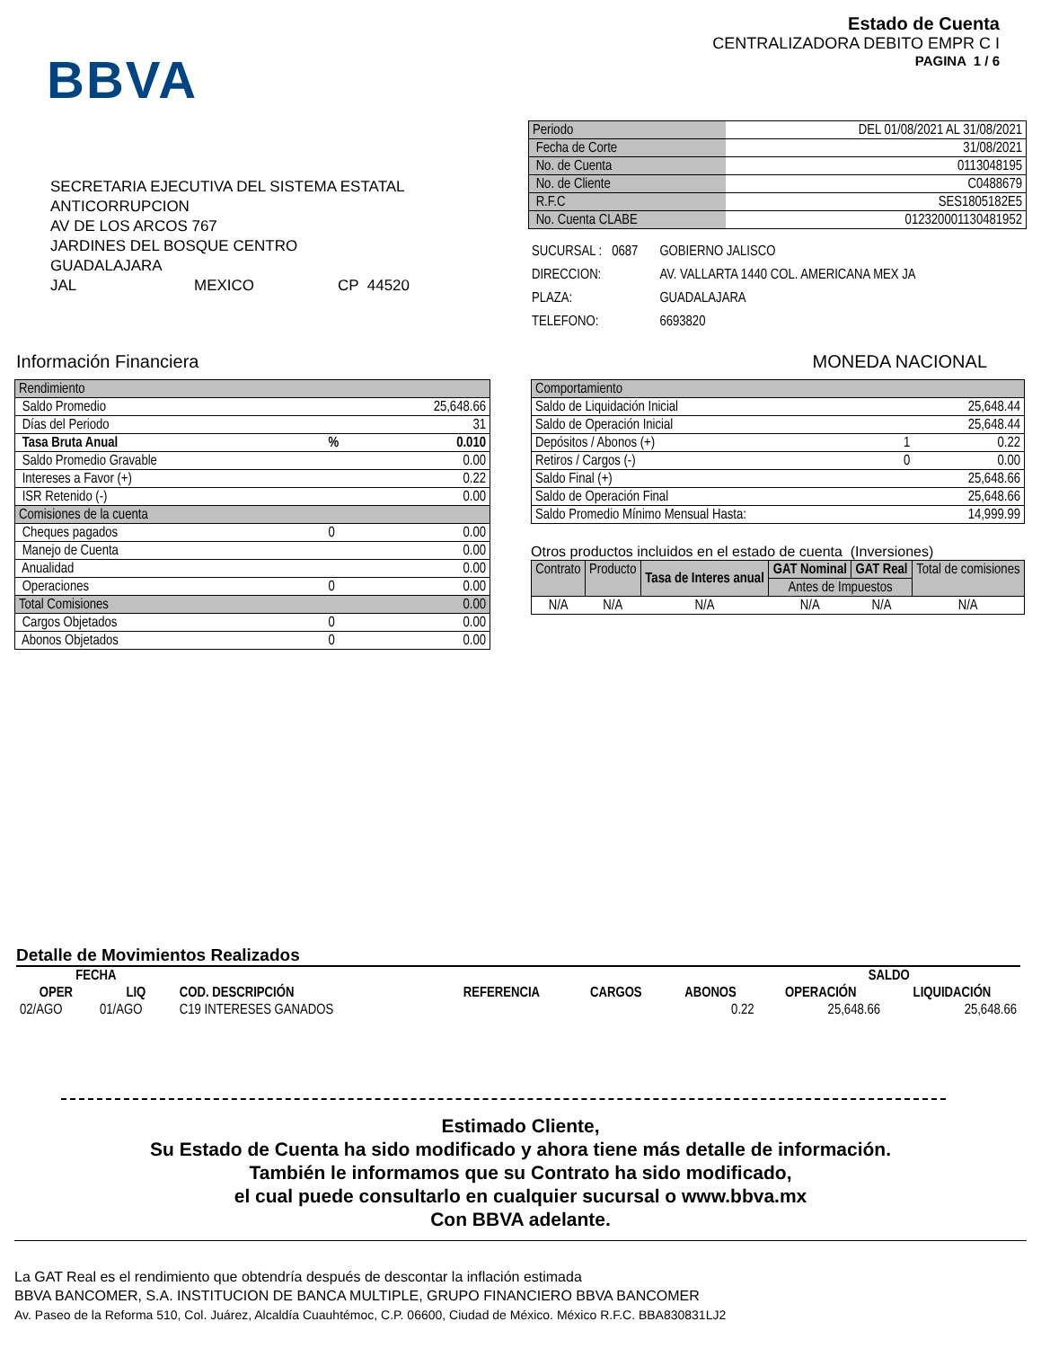BBVA
Estado de Cuenta
CENTRALIZADORA DEBITO EMPR C I
PAGINA 1 / 6
SECRETARIA EJECUTIVA DEL SISTEMA ESTATAL
ANTICORRUPCION
AV DE LOS ARCOS 767
JARDINES DEL BOSQUE CENTRO
GUADALAJARA
JAL MEXICO CP 44520
| Periodo | DEL 01/08/2021 AL 31/08/2021 |
| Fecha de Corte | 31/08/2021 |
| No. de Cuenta | 0113048195 |
| No. de Cliente | C0488679 |
| R.F.C | SES1805182E5 |
| No. Cuenta CLABE | 012320001130481952 |
| SUCURSAL : 0687 | GOBIERNO JALISCO |
| DIRECCION: | AV. VALLARTA 1440 COL. AMERICANA MEX JA |
| PLAZA: | GUADALAJARA |
| TELEFONO: | 6693820 |
Información Financiera MONEDA NACIONAL
| Rendimiento | | |
| Saldo Promedio | | 25,648.66 |
| Días del Periodo | | 31 |
| Tasa Bruta Anual | % | 0.010 |
| Saldo Promedio Gravable | | 0.00 |
| Intereses a Favor (+) | | 0.22 |
| ISR Retenido (-) | | 0.00 |
| Comisiones de la cuenta | | |
| Cheques pagados | 0 | 0.00 |
| Manejo de Cuenta | | 0.00 |
| Anualidad | | 0.00 |
| Operaciones | 0 | 0.00 |
| Total Comisiones | | 0.00 |
| Cargos Objetados | 0 | 0.00 |
| Abonos Objetados | 0 | 0.00 |
| Comportamiento | | |
| Saldo de Liquidación Inicial | | 25,648.44 |
| Saldo de Operación Inicial | | 25,648.44 |
| Depósitos / Abonos (+) | 1 | 0.22 |
| Retiros / Cargos (-) | 0 | 0.00 |
| Saldo Final (+) | | 25,648.66 |
| Saldo de Operación Final | | 25,648.66 |
| Saldo Promedio Mínimo Mensual Hasta: | | 14,999.99 |
Otros productos incluidos en el estado de cuenta (Inversiones)
| Contrato | Producto | Tasa de Interes anual | GAT Nominal | GAT Real | Total de comisiones |
| --- | --- | --- | --- | --- | --- |
| | | | Antes de Impuestos | | |
| N/A | N/A | N/A | N/A | N/A | N/A |
Detalle de Movimientos Realizados
| FECHA | | | | | | SALDO | |
| --- | --- | --- | --- | --- | --- | --- | --- |
| OPER | LIQ | COD. DESCRIPCIÓN | REFERENCIA | CARGOS | ABONOS | OPERACIÓN | LIQUIDACIÓN |
| 02/AGO | 01/AGO | C19 INTERESES GANADOS | | | 0.22 | 25,648.66 | 25,648.66 |
Estimado Cliente,
Su Estado de Cuenta ha sido modificado y ahora tiene más detalle de información.
También le informamos que su Contrato ha sido modificado,
el cual puede consultarlo en cualquier sucursal o www.bbva.mx
Con BBVA adelante.
La GAT Real es el rendimiento que obtendría después de descontar la inflación estimada
BBVA BANCOMER, S.A. INSTITUCION DE BANCA MULTIPLE, GRUPO FINANCIERO BBVA BANCOMER
Av. Paseo de la Reforma 510, Col. Juárez, Alcaldía Cuauhtémoc, C.P. 06600, Ciudad de México. México R.F.C. BBA830831LJ2